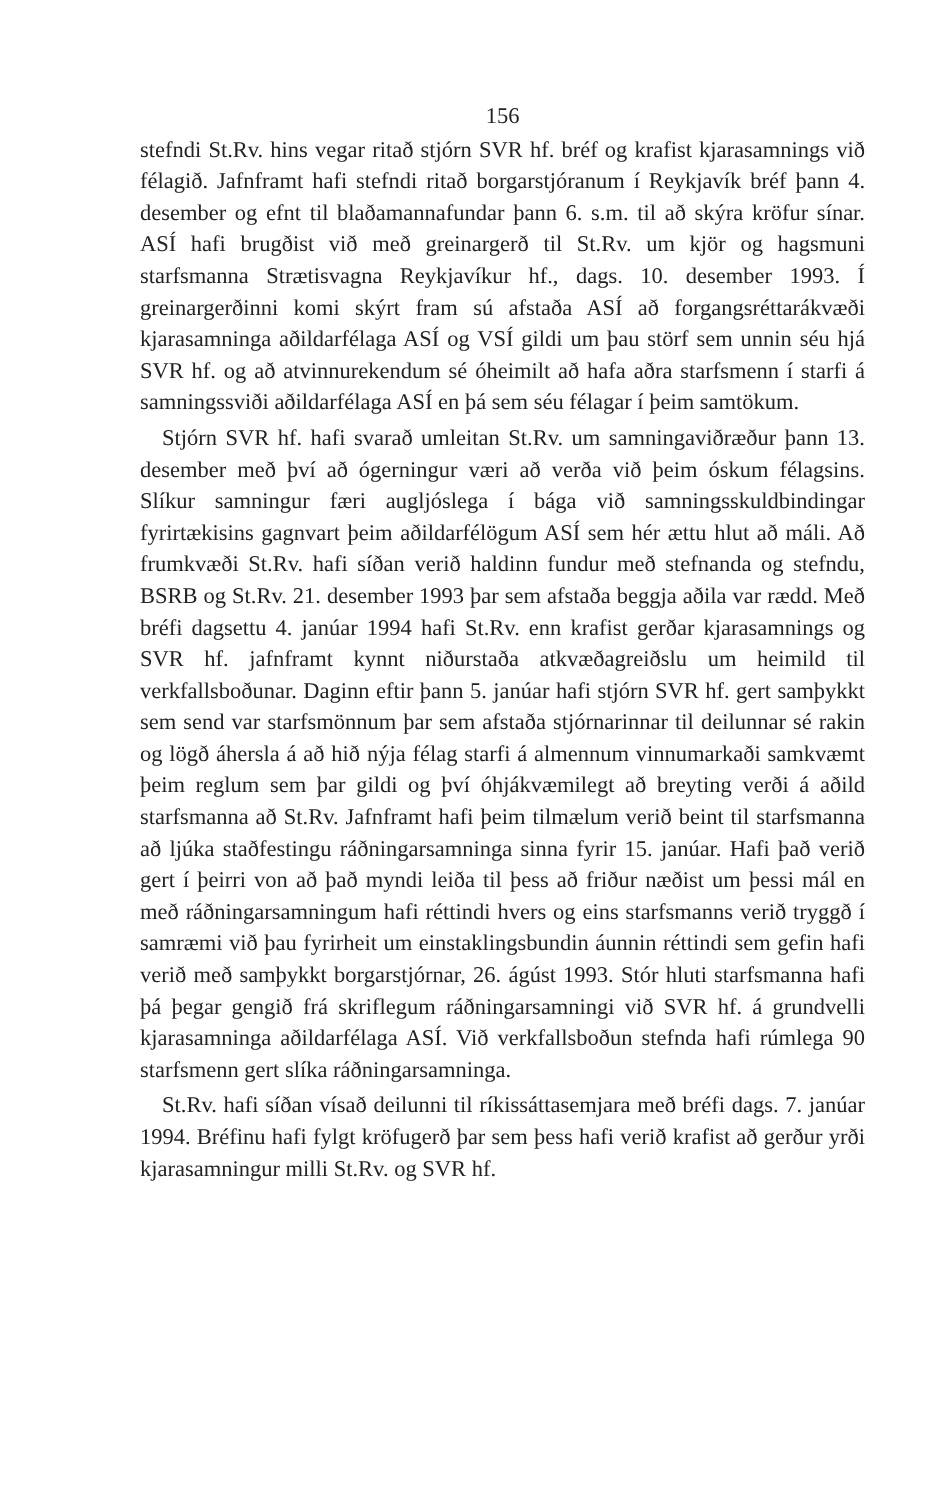156
stefndi St.Rv. hins vegar ritað stjórn SVR hf. bréf og krafist kjarasamnings við félagið. Jafnframt hafi stefndi ritað borgarstjóranum í Reykjavík bréf þann 4. desember og efnt til blaðamannafundar þann 6. s.m. til að skýra kröfur sínar. ASÍ hafi brugðist við með greinargerð til St.Rv. um kjör og hagsmuni starfsmanna Strætisvagna Reykjavíkur hf., dags. 10. desember 1993. Í greinargerðinni komi skýrt fram sú afstaða ASÍ að forgangsréttarákvæði kjarasamninga aðildarfélaga ASÍ og VSÍ gildi um þau störf sem unnin séu hjá SVR hf. og að atvinnurekendum sé óheimilt að hafa aðra starfsmenn í starfi á samningssviði aðildarfélaga ASÍ en þá sem séu félagar í þeim samtökum.
Stjórn SVR hf. hafi svarað umleitan St.Rv. um samningaviðræður þann 13. desember með því að ógerningur væri að verða við þeim óskum félagsins. Slíkur samningur færi augljóslega í bága við samningsskuldbindingar fyrirtækisins gagnvart þeim aðildarfélögum ASÍ sem hér ættu hlut að máli. Að frumkvæði St.Rv. hafi síðan verið haldinn fundur með stefnanda og stefndu, BSRB og St.Rv. 21. desember 1993 þar sem afstaða beggja aðila var rædd. Með bréfi dagsettu 4. janúar 1994 hafi St.Rv. enn krafist gerðar kjarasamnings og SVR hf. jafnframt kynnt niðurstaða atkvæðagreiðslu um heimild til verkfallsboðunar. Daginn eftir þann 5. janúar hafi stjórn SVR hf. gert samþykkt sem send var starfsmönnum þar sem afstaða stjórnarinnar til deilunnar sé rakin og lögð áhersla á að hið nýja félag starfi á almennum vinnumarkaði samkvæmt þeim reglum sem þar gildi og því óhjákvæmilegt að breyting verði á aðild starfsmanna að St.Rv. Jafnframt hafi þeim tilmælum verið beint til starfsmanna að ljúka staðfestingu ráðningarsamninga sinna fyrir 15. janúar. Hafi það verið gert í þeirri von að það myndi leiða til þess að friður næðist um þessi mál en með ráðningarsamningum hafi réttindi hvers og eins starfsmanns verið tryggð í samræmi við þau fyrirheit um einstaklingsbundin áunnin réttindi sem gefin hafi verið með samþykkt borgarstjórnar, 26. ágúst 1993. Stór hluti starfsmanna hafi þá þegar gengið frá skriflegum ráðningarsamningi við SVR hf. á grundvelli kjarasamninga aðildarfélaga ASÍ. Við verkfallsboðun stefnda hafi rúmlega 90 starfsmenn gert slíka ráðningarsamninga.
St.Rv. hafi síðan vísað deilunni til ríkissáttasemjara með bréfi dags. 7. janúar 1994. Bréfinu hafi fylgt kröfugerð þar sem þess hafi verið krafist að gerður yrði kjarasamningur milli St.Rv. og SVR hf.